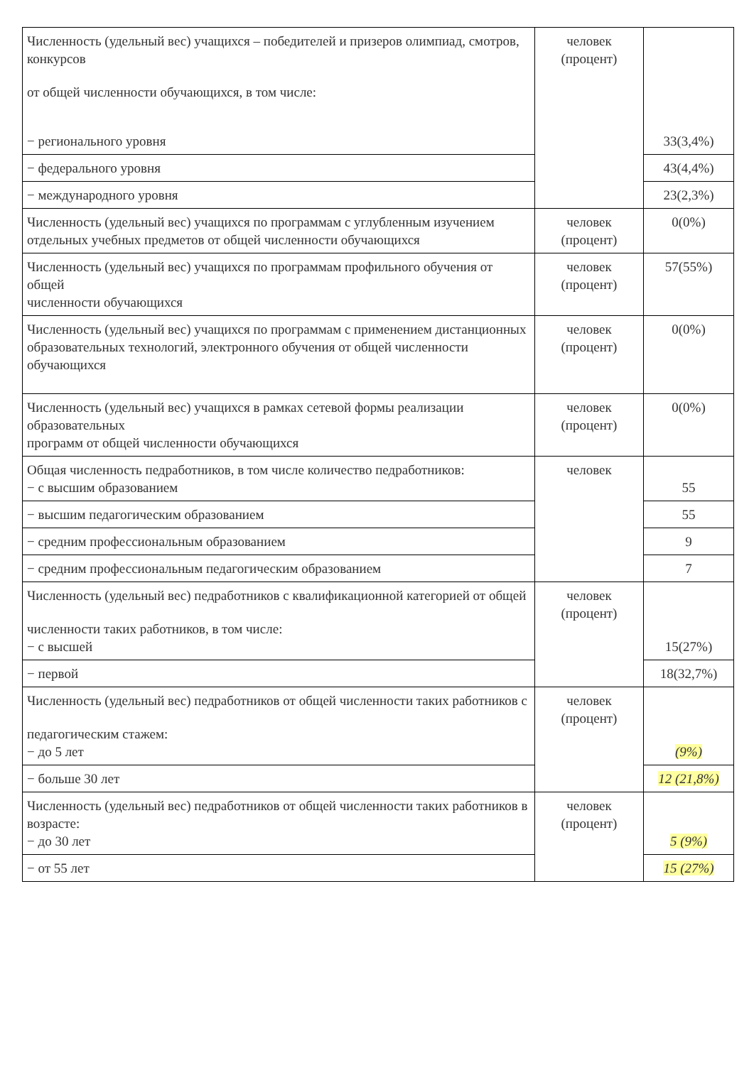| Численность (удельный вес) учащихся – победителей и призеров олимпиад, смотров, конкурсов от общей численности обучающихся, в том числе: − регионального уровня | человек (процент) | 33(3,4%) |
| − федерального уровня | | 43(4,4%) |
| − международного уровня | | 23(2,3%) |
| Численность (удельный вес) учащихся по программам с углубленным изучением отдельных учебных предметов от общей численности обучающихся | человек (процент) | 0(0%) |
| Численность (удельный вес) учащихся по программам профильного обучения от общей численности обучающихся | человек (процент) | 57(55%) |
| Численность (удельный вес) учащихся по программам с применением дистанционных образовательных технологий, электронного обучения от общей численности обучающихся | человек (процент) | 0(0%) |
| Численность (удельный вес) учащихся в рамках сетевой формы реализации образовательных программ от общей численности обучающихся | человек (процент) | 0(0%) |
| Общая численность педработников, в том числе количество педработников: − с высшим образованием | человек | 55 |
| − высшим педагогическим образованием | | 55 |
| − средним профессиональным образованием | | 9 |
| − средним профессиональным педагогическим образованием | | 7 |
| Численность (удельный вес) педработников с квалификационной категорией от общей численности таких работников, в том числе: − с высшей | человек (процент) | 15(27%) |
| − первой | | 18(32,7%) |
| Численность (удельный вес) педработников от общей численности таких работников с педагогическим стажем: − до 5 лет | человек (процент) | (9%) |
| − больше 30 лет | | 12 (21,8%) |
| Численность (удельный вес) педработников от общей численности таких работников в возрасте: − до 30 лет | человек (процент) | 5 (9%) |
| − от 55 лет | | 15 (27%) |